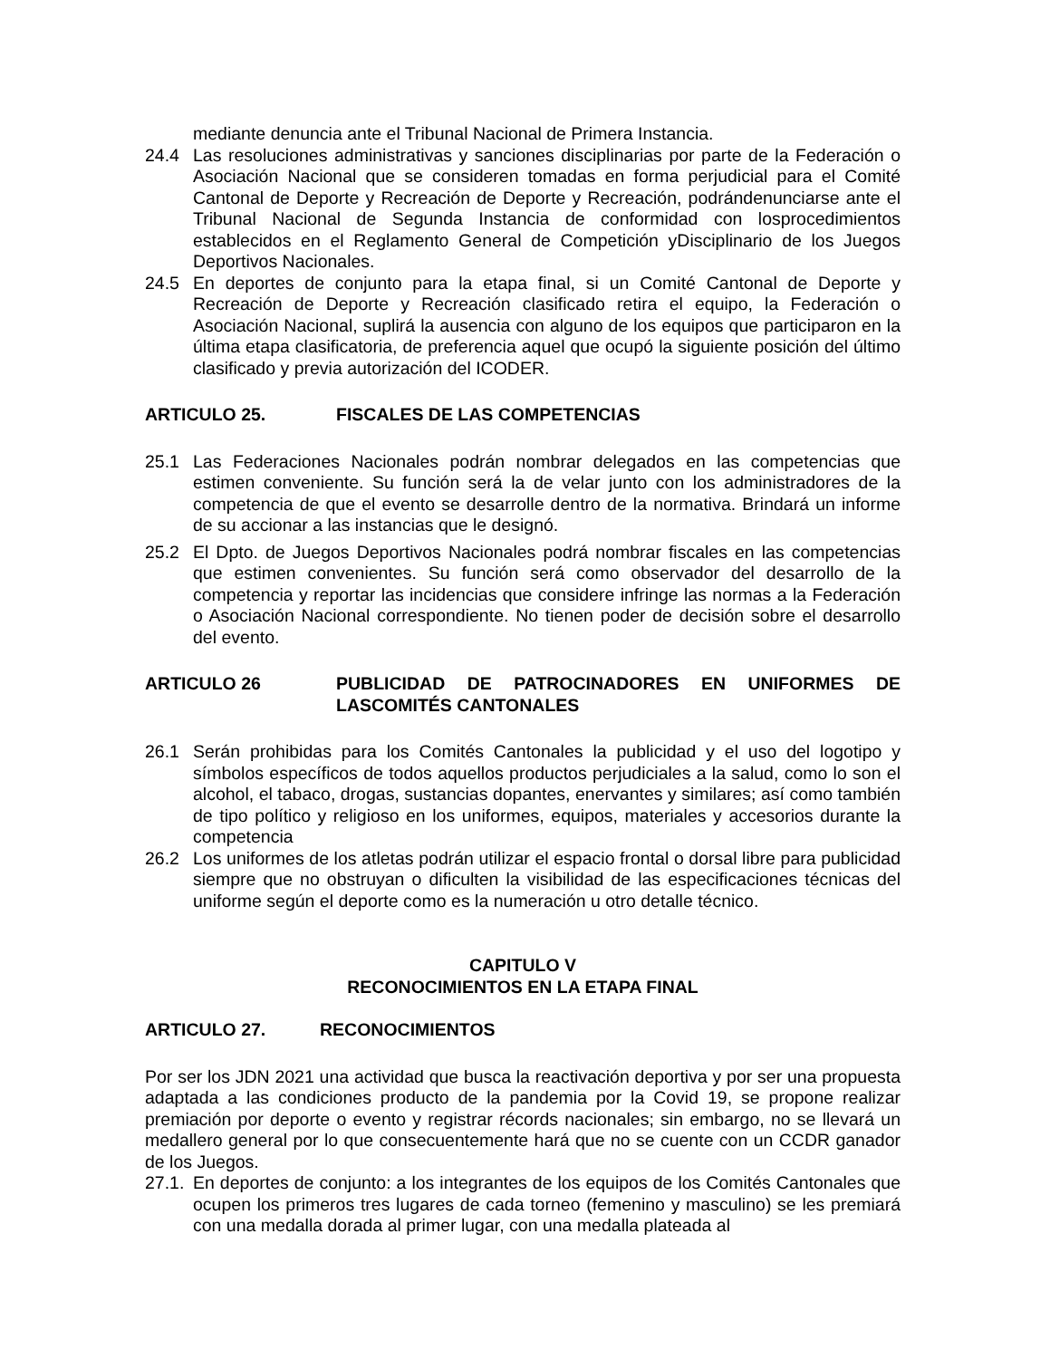mediante denuncia ante el Tribunal Nacional de Primera Instancia.
24.4 Las resoluciones administrativas y sanciones disciplinarias por parte de la Federación o Asociación Nacional que se consideren tomadas en forma perjudicial para el Comité Cantonal de Deporte y Recreación de Deporte y Recreación, podrándenunciarse ante el Tribunal Nacional de Segunda Instancia de conformidad con losprocedimientos establecidos en el Reglamento General de Competición yDisciplinario de los Juegos Deportivos Nacionales.
24.5 En deportes de conjunto para la etapa final, si un Comité Cantonal de Deporte y Recreación de Deporte y Recreación clasificado retira el equipo, la Federación o Asociación Nacional, suplirá la ausencia con alguno de los equipos que participaron en la última etapa clasificatoria, de preferencia aquel que ocupó la siguiente posición del último clasificado y previa autorización del ICODER.
ARTICULO 25. FISCALES DE LAS COMPETENCIAS
25.1 Las Federaciones Nacionales podrán nombrar delegados en las competencias que estimen conveniente. Su función será la de velar junto con los administradores de la competencia de que el evento se desarrolle dentro de la normativa. Brindará un informe de su accionar a las instancias que le designó.
25.2 El Dpto. de Juegos Deportivos Nacionales podrá nombrar fiscales en las competencias que estimen convenientes. Su función será como observador del desarrollo de la competencia y reportar las incidencias que considere infringe las normas a la Federación o Asociación Nacional correspondiente. No tienen poder de decisión sobre el desarrollo del evento.
ARTICULO 26 PUBLICIDAD DE PATROCINADORES EN UNIFORMES DE LASCOMITÉS CANTONALES
26.1 Serán prohibidas para los Comités Cantonales la publicidad y el uso del logotipo y símbolos específicos de todos aquellos productos perjudiciales a la salud, como lo son el alcohol, el tabaco, drogas, sustancias dopantes, enervantes y similares; así como también de tipo político y religioso en los uniformes, equipos, materiales y accesorios durante la competencia
26.2 Los uniformes de los atletas podrán utilizar el espacio frontal o dorsal libre para publicidad siempre que no obstruyan o dificulten la visibilidad de las especificaciones técnicas del uniforme según el deporte como es la numeración u otro detalle técnico.
CAPITULO V
RECONOCIMIENTOS EN LA ETAPA FINAL
ARTICULO 27. RECONOCIMIENTOS
Por ser los JDN 2021 una actividad que busca la reactivación deportiva y por ser una propuesta adaptada a las condiciones producto de la pandemia por la Covid 19, se propone realizar premiación por deporte o evento y registrar récords nacionales; sin embargo, no se llevará un medallero general por lo que consecuentemente hará que no se cuente con un CCDR ganador de los Juegos.
27.1. En deportes de conjunto: a los integrantes de los equipos de los Comités Cantonales que ocupen los primeros tres lugares de cada torneo (femenino y masculino) se les premiará con una medalla dorada al primer lugar, con una medalla plateada al